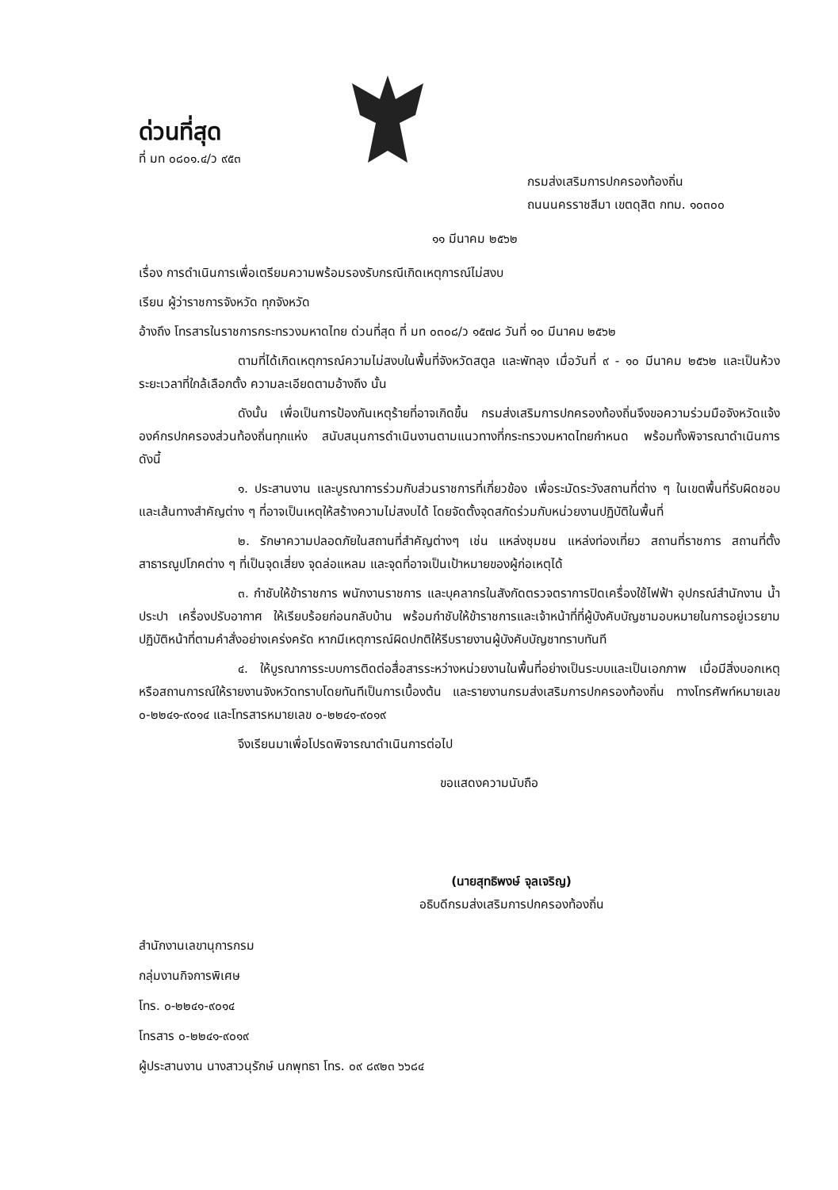ด่วนที่สุด
ที่ มท ๐๘๐๑.๔/ว ๙๕๓
กรมส่งเสริมการปกครองท้องถิ่น
ถนนนครราชสีมา เขตดุสิต กทม. ๑๐๓๐๐
๑๑ มีนาคม ๒๕๖๒
เรื่อง การดำเนินการเพื่อเตรียมความพร้อมรองรับกรณีเกิดเหตุการณ์ไม่สงบ
เรียน ผู้ว่าราชการจังหวัด ทุกจังหวัด
อ้างถึง โทรสารในราชการกระทรวงมหาดไทย ด่วนที่สุด ที่ มท ๐๓๐๘/ว ๑๕๗๘ วันที่ ๑๐ มีนาคม ๒๕๖๒
ตามที่ได้เกิดเหตุการณ์ความไม่สงบในพื้นที่จังหวัดสตูล และพัทลุง เมื่อวันที่ ๙ - ๑๐ มีนาคม ๒๕๖๒ และเป็นห้วงระยะเวลาที่ใกล้เลือกตั้ง ความละเอียดตามอ้างถึง นั้น
ดังนั้น เพื่อเป็นการป้องกันเหตุร้ายที่อาจเกิดขึ้น กรมส่งเสริมการปกครองท้องถิ่นจึงขอความร่วมมือจังหวัดแจ้งองค์กรปกครองส่วนท้องถิ่นทุกแห่ง สนับสนุนการดำเนินงานตามแนวทางที่กระทรวงมหาดไทยกำหนด พร้อมทั้งพิจารณาดำเนินการ ดังนี้
๑. ประสานงาน และบูรณาการร่วมกับส่วนราชการที่เกี่ยวข้อง เพื่อระมัดระวังสถานที่ต่าง ๆ ในเขตพื้นที่รับผิดชอบ และเส้นทางสำคัญต่าง ๆ ที่อาจเป็นเหตุให้สร้างความไม่สงบได้ โดยจัดตั้งจุดสกัดร่วมกับหน่วยงานปฏิบัติในพื้นที่
๒. รักษาความปลอดภัยในสถานที่สำคัญต่างๆ เช่น แหล่งชุมชน แหล่งท่องเที่ยว สถานที่ราชการ สถานที่ตั้งสาธารณูปโภคต่าง ๆ ที่เป็นจุดเสี่ยง จุดล่อแหลม และจุดที่อาจเป็นเป้าหมายของผู้ก่อเหตุได้
๓. กำชับให้ข้าราชการ พนักงานราชการ และบุคลากรในสังกัดตรวจตราการปิดเครื่องใช้ไฟฟ้า อุปกรณ์สำนักงาน น้ำประปา เครื่องปรับอากาศ ให้เรียบร้อยก่อนกลับบ้าน พร้อมกำชับให้ข้าราชการและเจ้าหน้าที่ที่ผู้บังคับบัญชามอบหมายในการอยู่เวรยามปฏิบัติหน้าที่ตามคำสั่งอย่างเคร่งครัด หากมีเหตุการณ์ผิดปกติให้รีบรายงานผู้บังคับบัญชาทราบทันที
๔. ให้บูรณาการระบบการติดต่อสื่อสารระหว่างหน่วยงานในพื้นที่อย่างเป็นระบบและเป็นเอกภาพ เมื่อมีสิ่งบอกเหตุหรือสถานการณ์ให้รายงานจังหวัดทราบโดยทันทีเป็นการเบื้องต้น และรายงานกรมส่งเสริมการปกครองท้องถิ่น ทางโทรศัพท์หมายเลข ๐-๒๒๔๑-๙๐๑๔ และโทรสารหมายเลข ๐-๒๒๔๑-๙๐๑๙
จึงเรียนมาเพื่อโปรดพิจารณาดำเนินการต่อไป
ขอแสดงความนับถือ
(นายสุทธิพงษ์ จุลเจริญ)
อธิบดีกรมส่งเสริมการปกครองท้องถิ่น
สำนักงานเลขานุการกรม
กลุ่มงานกิจการพิเศษ
โทร. ๐-๒๒๔๑-๙๐๑๔
โทรสาร ๐-๒๒๔๑-๙๐๑๙
ผู้ประสานงาน นางสาวนุรักษ์ นกพุทธา โทร. ๐๙ ๘๙๒๓ ๖๖๘๔